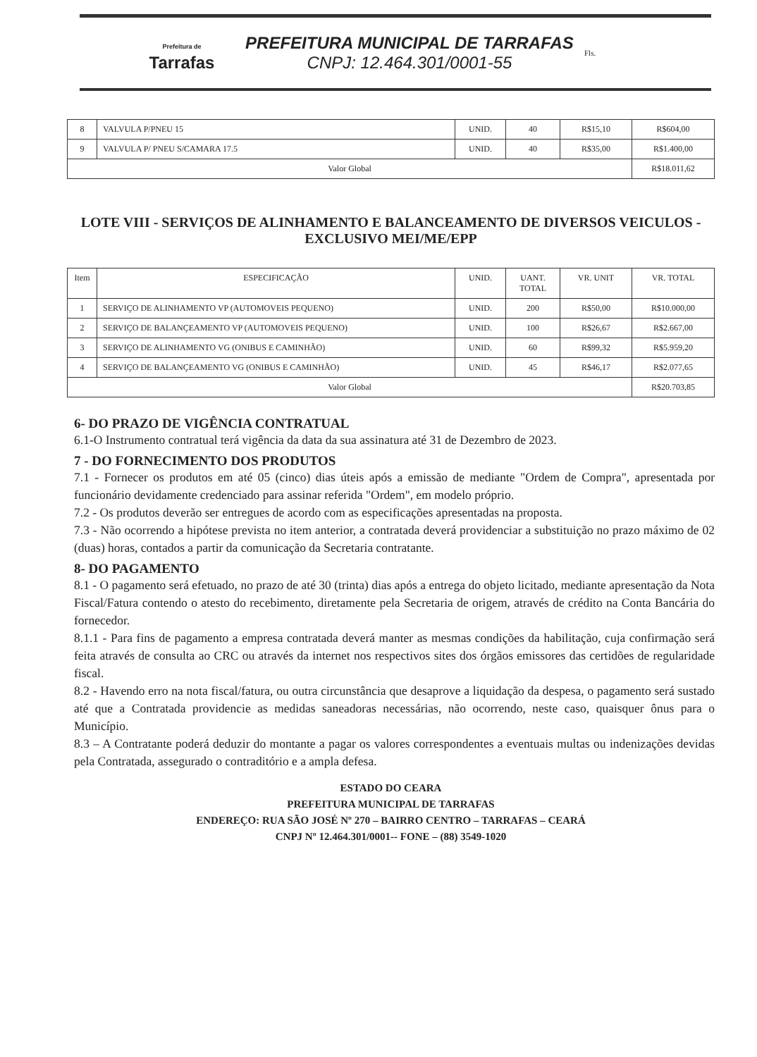Prefeitura de
Tarrafas
PREFEITURA MUNICIPAL DE TARRAFAS
CNPJ: 12.464.301/0001-55
Fls.
| 8 | VALVULA P/PNEU 15 | UNID. | 40 | R$15,10 | R$604,00 |
| 9 | VALVULA P/ PNEU S/CAMARA 17.5 | UNID. | 40 | R$35,00 | R$1.400,00 |
| Valor Global | | | | | R$18.011,62 |
LOTE VIII - SERVIÇOS DE ALINHAMENTO E BALANCEAMENTO DE DIVERSOS VEICULOS - EXCLUSIVO MEI/ME/EPP
| Item | ESPECIFICAÇÃO | UNID. | UANT. TOTAL | VR. UNIT | VR. TOTAL |
| --- | --- | --- | --- | --- | --- |
| 1 | SERVIÇO DE ALINHAMENTO VP (AUTOMOVEIS PEQUENO) | UNID. | 200 | R$50,00 | R$10.000,00 |
| 2 | SERVIÇO DE BALANÇEAMENTO VP (AUTOMOVEIS PEQUENO) | UNID. | 100 | R$26,67 | R$2.667,00 |
| 3 | SERVIÇO DE ALINHAMENTO VG (ONIBUS E CAMINHÃO) | UNID. | 60 | R$99,32 | R$5.959,20 |
| 4 | SERVIÇO DE BALANÇEAMENTO VG (ONIBUS E CAMINHÃO) | UNID. | 45 | R$46,17 | R$2.077,65 |
| Valor Global | | | | | R$20.703,85 |
6- DO PRAZO DE VIGÊNCIA CONTRATUAL
6.1-O Instrumento contratual terá vigência da data da sua assinatura até 31 de Dezembro de 2023.
7 - DO FORNECIMENTO DOS PRODUTOS
7.1 - Fornecer os produtos em até 05 (cinco) dias úteis após a emissão de mediante "Ordem de Compra", apresentada por funcionário devidamente credenciado para assinar referida "Ordem", em modelo próprio.
7.2 - Os produtos deverão ser entregues de acordo com as especificações apresentadas na proposta.
7.3 - Não ocorrendo a hipótese prevista no item anterior, a contratada deverá providenciar a substituição no prazo máximo de 02 (duas) horas, contados a partir da comunicação da Secretaria contratante.
8- DO PAGAMENTO
8.1 - O pagamento será efetuado, no prazo de até 30 (trinta) dias após a entrega do objeto licitado, mediante apresentação da Nota Fiscal/Fatura contendo o atesto do recebimento, diretamente pela Secretaria de origem, através de crédito na Conta Bancária do fornecedor.
8.1.1 - Para fins de pagamento a empresa contratada deverá manter as mesmas condições da habilitação, cuja confirmação será feita através de consulta ao CRC ou através da internet nos respectivos sites dos órgãos emissores das certidões de regularidade fiscal.
8.2 - Havendo erro na nota fiscal/fatura, ou outra circunstância que desaprove a liquidação da despesa, o pagamento será sustado até que a Contratada providencie as medidas saneadoras necessárias, não ocorrendo, neste caso, quaisquer ônus para o Município.
8.3 – A Contratante poderá deduzir do montante a pagar os valores correspondentes a eventuais multas ou indenizações devidas pela Contratada, assegurado o contraditório e a ampla defesa.
ESTADO DO CEARA
PREFEITURA MUNICIPAL DE TARRAFAS
ENDEREÇO: RUA SÃO JOSÉ Nº 270 – BAIRRO CENTRO – TARRAFAS – CEARÁ
CNPJ Nº 12.464.301/0001-- FONE – (88) 3549-1020